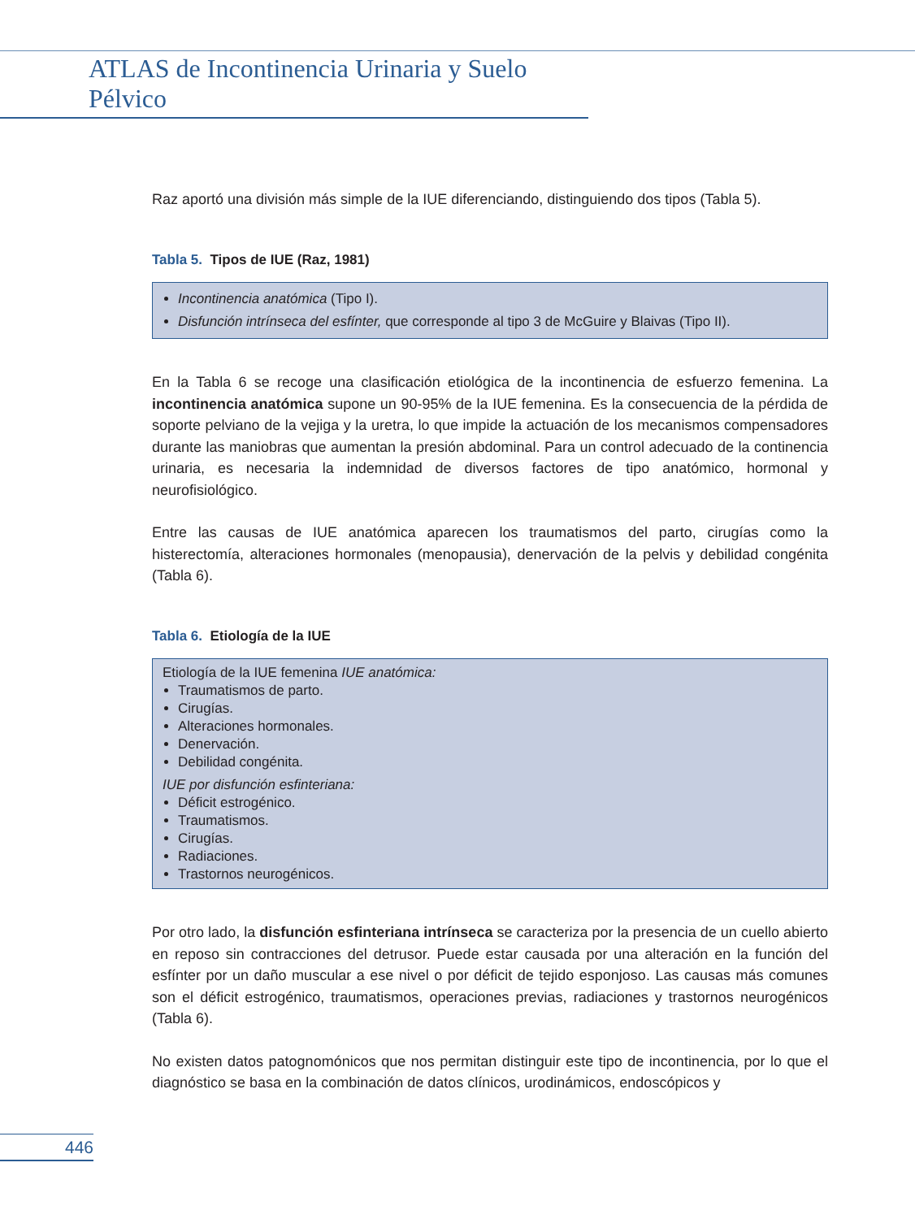ATLAS de Incontinencia Urinaria y Suelo Pélvico
Raz aportó una división más simple de la IUE diferenciando, distinguiendo dos tipos (Tabla 5).
Tabla 5. Tipos de IUE (Raz, 1981)
Incontinencia anatómica (Tipo I).
Disfunción intrínseca del esfínter, que corresponde al tipo 3 de McGuire y Blaivas (Tipo II).
En la Tabla 6 se recoge una clasificación etiológica de la incontinencia de esfuerzo femenina. La incontinencia anatómica supone un 90-95% de la IUE femenina. Es la consecuencia de la pérdida de soporte pelviano de la vejiga y la uretra, lo que impide la actuación de los mecanismos compensadores durante las maniobras que aumentan la presión abdominal. Para un control adecuado de la continencia urinaria, es necesaria la indemnidad de diversos factores de tipo anatómico, hormonal y neurofisiológico.
Entre las causas de IUE anatómica aparecen los traumatismos del parto, cirugías como la histerectomía, alteraciones hormonales (menopausia), denervación de la pelvis y debilidad congénita (Tabla 6).
Tabla 6. Etiología de la IUE
Etiología de la IUE femenina IUE anatómica:
Traumatismos de parto.
Cirugías.
Alteraciones hormonales.
Denervación.
Debilidad congénita.
IUE por disfunción esfinteriana:
Déficit estrogénico.
Traumatismos.
Cirugías.
Radiaciones.
Trastornos neurogénicos.
Por otro lado, la disfunción esfinteriana intrínseca se caracteriza por la presencia de un cuello abierto en reposo sin contracciones del detrusor. Puede estar causada por una alteración en la función del esfínter por un daño muscular a ese nivel o por déficit de tejido esponjoso. Las causas más comunes son el déficit estrogénico, traumatismos, operaciones previas, radiaciones y trastornos neurogénicos (Tabla 6).
No existen datos patognomónicos que nos permitan distinguir este tipo de incontinencia, por lo que el diagnóstico se basa en la combinación de datos clínicos, urodinámicos, endoscópicos y
446